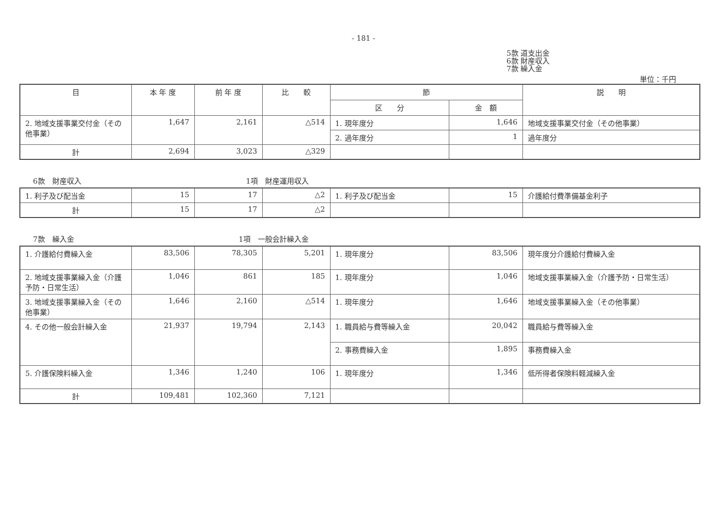- 181 -
5款 道支出金
6款 財産収入
7款 繰入金
単位：千円
| 目 | 本 年 度 | 前 年 度 | 比 較 | 節 | | 説 明 |
| --- | --- | --- | --- | --- | --- | --- |
| | | | | 区 分 | 金 額 | |
| 2. 地域支援事業交付金（その他事業） | 1,647 | 2,161 | △514 | 1. 現年度分 | 1,646 | 地域支援事業交付金（その他事業） |
| | | | | 2. 過年度分 | 1 | 過年度分 |
| 計 | 2,694 | 3,023 | △329 | | | |
6款　財産収入 1項　財産運用収入
| 1. 利子及び配当金 | 15 | 17 | △2 | 1. 利子及び配当金 | 15 | 介護給付費準備基金利子 |
| 計 | 15 | 17 | △2 | | | |
7款　繰入金 1項　一般会計繰入金
| 1. 介護給付費繰入金 | 83,506 | 78,305 | 5,201 | 1. 現年度分 | 83,506 | 現年度分介護給付費繰入金 |
| 2. 地域支援事業繰入金（介護予防・日常生活） | 1,046 | 861 | 185 | 1. 現年度分 | 1,046 | 地域支援事業繰入金（介護予防・日常生活） |
| 3. 地域支援事業繰入金（その他事業） | 1,646 | 2,160 | △514 | 1. 現年度分 | 1,646 | 地域支援事業繰入金（その他事業） |
| 4. その他一般会計繰入金 | 21,937 | 19,794 | 2,143 | 1. 職員給与費等繰入金 | 20,042 | 職員給与費等繰入金 |
| | | | | 2. 事務費繰入金 | 1,895 | 事務費繰入金 |
| 5. 介護保険料繰入金 | 1,346 | 1,240 | 106 | 1. 現年度分 | 1,346 | 低所得者保険料軽減繰入金 |
| 計 | 109,481 | 102,360 | 7,121 | | | |